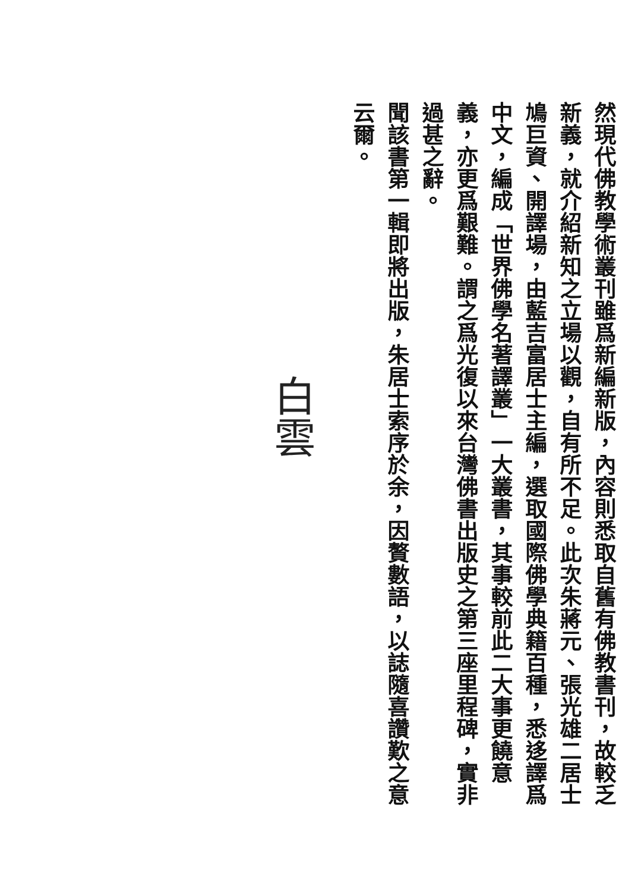然現代佛教學術叢刊雖爲新編新版，內容則悉取自舊有佛教書刊，故較乏新義，就介紹新知之立場以觀，自有所不足。此次朱蔣元、張光雄二居士鳩巨資、開譯場，由藍吉富居士主編，選取國際佛學典籍百種，悉迻譯爲中文，編成「世界佛學名著譯叢」一大叢書，其事較前此二大事更饒意義，亦更爲艱難。謂之爲光復以來台灣佛書出版史之第三座里程碑，實非過甚之辭。
聞該書第一輯即將出版，朱居士索序於余，因贅數語，以誌隨喜讚歎之意云爾。
白雲